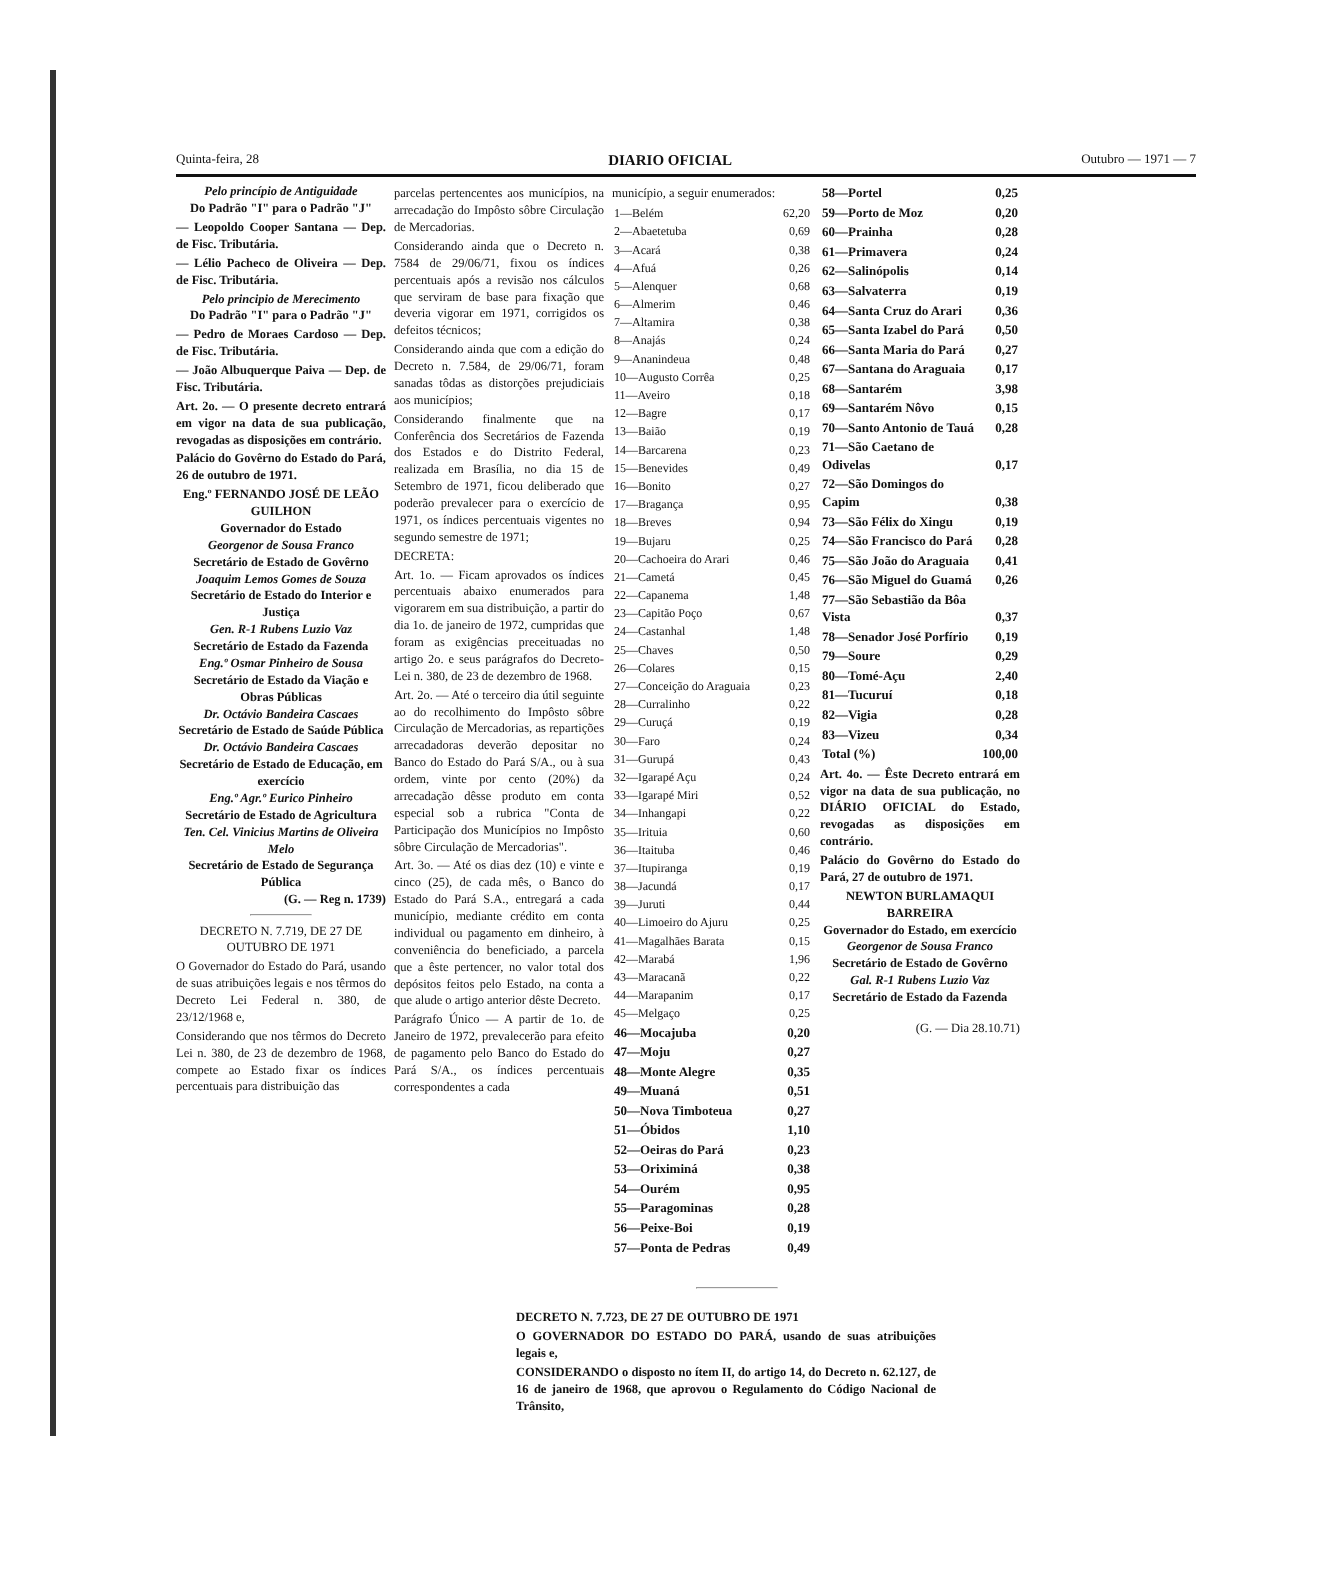Quinta-feira, 28 DIARIO OFICIAL Outubro — 1971 — 7
Pelo princípio de Antiguidade
Do Padrão "I" para o Padrão "J"
— Leopoldo Cooper Santana — Dep. de Fisc. Tributária.
— Lélio Pacheco de Oliveira — Dep. de Fisc. Tributária.
Pelo principio de Merecimento
Do Padrão "I" para o Padrão "J"
— Pedro de Moraes Cardoso — Dep. de Fisc. Tributária.
— João Albuquerque Paiva — Dep. de Fisc. Tributária.
Art. 2o. — O presente decreto entrará em vigor na data de sua publicação, revogadas as disposições em contrário.
Palácio do Govêrno do Estado do Pará, 26 de outubro de 1971.
Eng.º FERNANDO JOSÉ DE LEÃO GUILHON
Governador do Estado
Georgenor de Sousa Franco
Secretário de Estado de Govêrno
Joaquim Lemos Gomes de Souza
Secretário de Estado do Interior e Justiça
Gen. R-1 Rubens Luzio Vaz
Secretário de Estado da Fazenda
Eng.º Osmar Pinheiro de Sousa
Secretário de Estado da Viação e Obras Públicas
Dr. Octávio Bandeira Cascaes
Secretário de Estado de Saúde Pública
Dr. Octávio Bandeira Cascaes
Secretário de Estado de Educação, em exercício
Eng.º Agr.º Eurico Pinheiro
Secretário de Estado de Agricultura
Ten. Cel. Vinicius Martins de Oliveira Melo
Secretário de Estado de Segurança Pública
(G. — Reg n. 1739)
DECRETO N. 7.719, DE 27 DE OUTUBRO DE 1971
O Governador do Estado do Pará, usando de suas atribuições legais e nos têrmos do Decreto Lei Federal n. 380, de 23/12/1968 e,
Considerando que nos têrmos do Decreto Lei n. 380, de 23 de dezembro de 1968, compete ao Estado fixar os índices percentuais para distribuição das
parcelas pertencentes aos municípios, na arrecadação do Impôsto sôbre Circulação de Mercadorias.
Considerando ainda que o Decreto n. 7584 de 29/06/71, fixou os índices percentuais após a revisão nos cálculos que serviram de base para fixação que deveria vigorar em 1971, corrigidos os defeitos técnicos;
Considerando ainda que com a edição do Decreto n. 7.584, de 29/06/71, foram sanadas tôdas as distorções prejudiciais aos municípios;
Considerando finalmente que na Conferência dos Secretários de Fazenda dos Estados e do Distrito Federal, realizada em Brasília, no dia 15 de Setembro de 1971, ficou deliberado que poderão prevalecer para o exercício de 1971, os índices percentuais vigentes no segundo semestre de 1971;
DECRETA:
Art. 1o. — Ficam aprovados os índices percentuais abaixo enumerados para vigorarem em sua distribuição, a partir do dia 1o. de janeiro de 1972, cumpridas que foram as exigências preceituadas no artigo 2o. e seus parágrafos do Decreto-Lei n. 380, de 23 de dezembro de 1968.
Art. 2o. — Até o terceiro dia útil seguinte ao do recolhimento do Impôsto sôbre Circulação de Mercadorias, as repartições arrecadadoras deverão depositar no Banco do Estado do Pará S/A., ou à sua ordem, vinte por cento (20%) da arrecadação dêsse produto em conta especial sob a rubrica "Conta de Participação dos Municípios no Impôsto sôbre Circulação de Mercadorias".
Art. 3o. — Até os dias dez (10) e vinte e cinco (25), de cada mês, o Banco do Estado do Pará S.A., entregará a cada município, mediante crédito em conta individual ou pagamento em dinheiro, à conveniência do beneficiado, a parcela que a êste pertencer, no valor total dos depósitos feitos pelo Estado, na conta a que alude o artigo anterior dêste Decreto.
Parágrafo Único — A partir de 1o. de Janeiro de 1972, prevalecerão para efeito de pagamento pelo Banco do Estado do Pará S/A., os índices percentuais correspondentes a cada
município, a seguir enumerados:
| 1—Belém | 62,20 |
| 2—Abaetetuba | 0,69 |
| 3—Acará | 0,38 |
| 4—Afuá | 0,26 |
| 5—Alenquer | 0,68 |
| 6—Almerim | 0,46 |
| 7—Altamira | 0,38 |
| 8—Anajás | 0,24 |
| 9—Ananindeua | 0,48 |
| 10—Augusto Corrêa | 0,25 |
| 11—Aveiro | 0,18 |
| 12—Bagre | 0,17 |
| 13—Baião | 0,19 |
| 14—Barcarena | 0,23 |
| 15—Benevides | 0,49 |
| 16—Bonito | 0,27 |
| 17—Bragança | 0,95 |
| 18—Breves | 0,94 |
| 19—Bujaru | 0,25 |
| 20—Cachoeira do Arari | 0,46 |
| 21—Cametá | 0,45 |
| 22—Capanema | 1,48 |
| 23—Capitão Poço | 0,67 |
| 24—Castanhal | 1,48 |
| 25—Chaves | 0,50 |
| 26—Colares | 0,15 |
| 27—Conceição do Araguaia | 0,23 |
| 28—Curralinho | 0,22 |
| 29—Curuçá | 0,19 |
| 30—Faro | 0,24 |
| 31—Gurupá | 0,43 |
| 32—Igarapé Açu | 0,24 |
| 33—Igarapé Miri | 0,52 |
| 34—Inhangapi | 0,22 |
| 35—Irituia | 0,60 |
| 36—Itaituba | 0,46 |
| 37—Itupiranga | 0,19 |
| 38—Jacundá | 0,17 |
| 39—Juruti | 0,44 |
| 40—Limoeiro do Ajuru | 0,25 |
| 41—Magalhães Barata | 0,15 |
| 42—Marabá | 1,96 |
| 43—Maracanã | 0,22 |
| 44—Marapanim | 0,17 |
| 45—Melgaço | 0,25 |
| 46—Mocajuba | 0,20 |
| 47—Moju | 0,27 |
| 48—Monte Alegre | 0,35 |
| 49—Muaná | 0,51 |
| 50—Nova Timboteua | 0,27 |
| 51—Óbidos | 1,10 |
| 52—Oeiras do Pará | 0,23 |
| 53—Oriximiná | 0,38 |
| 54—Ourém | 0,95 |
| 55—Paragominas | 0,28 |
| 56—Peixe-Boi | 0,19 |
| 57—Ponta de Pedras | 0,49 |
| 58—Portel | 0,25 |
| 59—Porto de Moz | 0,20 |
| 60—Prainha | 0,28 |
| 61—Primavera | 0,24 |
| 62—Salinópolis | 0,14 |
| 63—Salvaterra | 0,19 |
| 64—Santa Cruz do Arari | 0,36 |
| 65—Santa Izabel do Pará | 0,50 |
| 66—Santa Maria do Pará | 0,27 |
| 67—Santana do Araguaia | 0,17 |
| 68—Santarém | 3,98 |
| 69—Santarém Nôvo | 0,15 |
| 70—Santo Antonio de Tauá | 0,28 |
| 71—São Caetano de Odivelas | 0,17 |
| 72—São Domingos do Capim | 0,38 |
| 73—São Félix do Xingu | 0,19 |
| 74—São Francisco do Pará | 0,28 |
| 75—São João do Araguaia | 0,41 |
| 76—São Miguel do Guamá | 0,26 |
| 77—São Sebastião da Bôa Vista | 0,37 |
| 78—Senador José Porfírio | 0,19 |
| 79—Soure | 0,29 |
| 80—Tomé-Açu | 2,40 |
| 81—Tucuruí | 0,18 |
| 82—Vigia | 0,28 |
| 83—Vizeu | 0,34 |
| Total (%) | 100,00 |
Art. 4o. — Êste Decreto entrará em vigor na data de sua publicação, no DIÁRIO OFICIAL do Estado, revogadas as disposições em contrário.
Palácio do Govêrno do Estado do Pará, 27 de outubro de 1971.
NEWTON BURLAMAQUI BARREIRA
Governador do Estado, em exercício
Georgenor de Sousa Franco
Secretário de Estado de Govêrno
Gal. R-1 Rubens Luzio Vaz
Secretário de Estado da Fazenda
(G. — Dia 28.10.71)
DECRETO N. 7.723, DE 27 DE OUTUBRO DE 1971
O GOVERNADOR DO ESTADO DO PARÁ, usando de suas atribuições legais e,
CONSIDERANDO o disposto no ítem II, do artigo 14, do Decreto n. 62.127, de 16 de janeiro de 1968, que aprovou o Regulamento do Código Nacional de Trânsito,